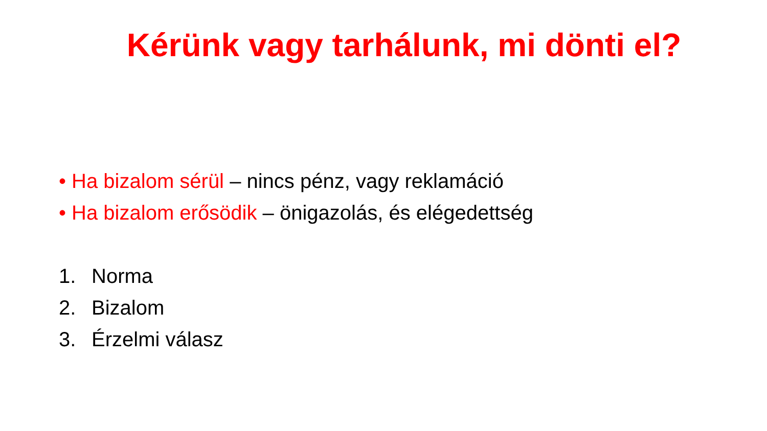Kérünk vagy tarhálunk, mi dönti el?
• Ha bizalom sérül – nincs pénz, vagy reklamáció
• Ha bizalom erősödik – önigazolás, és elégedettség
1. Norma
2. Bizalom
3. Érzelmi válasz